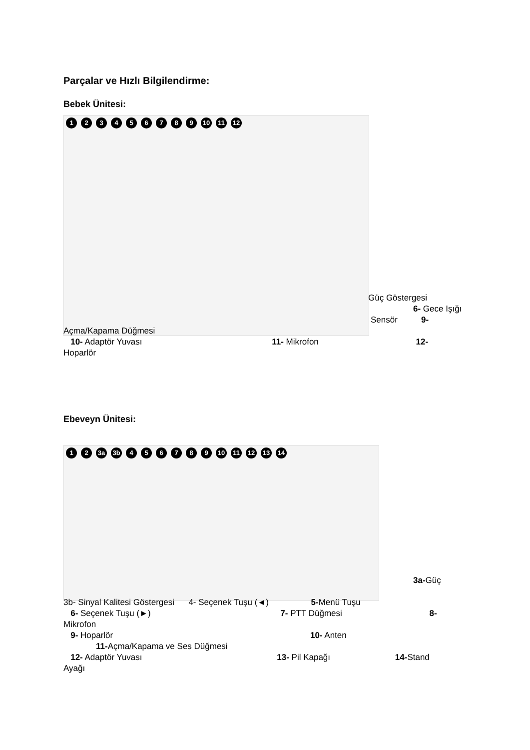Parçalar ve Hızlı Bilgilendirme:
Bebek Ünitesi:
123456789 10 11 12
Güç Göstergesi
6- Gece Işığı
Sensör 9-
Açma/Kapama Düğmesi
10- Adaptör Yuvası 11- Mikrofon 12-
Hoparlör
Ebeveyn Ünitesi:
12 3a 3b 456789 10 11 12 13 14
3a-Güç
3b- Sinyal Kalitesi Göstergesi 4- Seçenek Tuşu (◄) 5-Menü Tuşu
6- Seçenek Tuşu (►) 7- PTT Düğmesi 8-
Mikrofon
9- Hoparlör 10- Anten
11-Açma/Kapama ve Ses Düğmesi
12- Adaptör Yuvası 13- Pil Kapağı 14-Stand
Ayağı